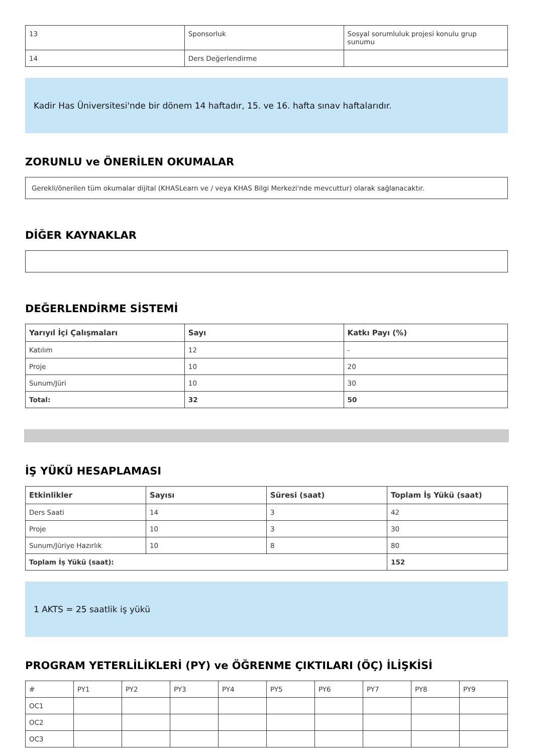| 13 | Sponsorluk | Sosyal sorumluluk projesi konulu grup sunumu |
| 14 | Ders Değerlendirme | |
Kadir Has Üniversitesi'nde bir dönem 14 haftadır, 15. ve 16. hafta sınav haftalarıdır.
ZORUNLU ve ÖNERİLEN OKUMALAR
Gerekli/önerilen tüm okumalar dijital (KHASLearn ve / veya KHAS Bilgi Merkezi'nde mevcuttur) olarak sağlanacaktır.
DİĞER KAYNAKLAR
DEĞERLENDİRME SİSTEMİ
| Yarıyıl İçi Çalışmaları | Sayı | Katkı Payı (%) |
| --- | --- | --- |
| Katılım | 12 | - |
| Proje | 10 | 20 |
| Sunum/Jüri | 10 | 30 |
| Total: | 32 | 50 |
İŞ YÜKÜ HESAPLAMASI
| Etkinlikler | Sayısı | Süresi (saat) | Toplam İş Yükü (saat) |
| --- | --- | --- | --- |
| Ders Saati | 14 | 3 | 42 |
| Proje | 10 | 3 | 30 |
| Sunum/Jüriye Hazırlık | 10 | 8 | 80 |
| Toplam İş Yükü (saat): | | | 152 |
1 AKTS = 25 saatlik iş yükü
PROGRAM YETERLİLİKLERİ (PY) ve ÖĞRENME ÇIKTILARI (ÖÇ) İLİŞKİSİ
| # | PY1 | PY2 | PY3 | PY4 | PY5 | PY6 | PY7 | PY8 | PY9 |
| OC1 | | | | | | | | | |
| OC2 | | | | | | | | | |
| OC3 | | | | | | | | | |